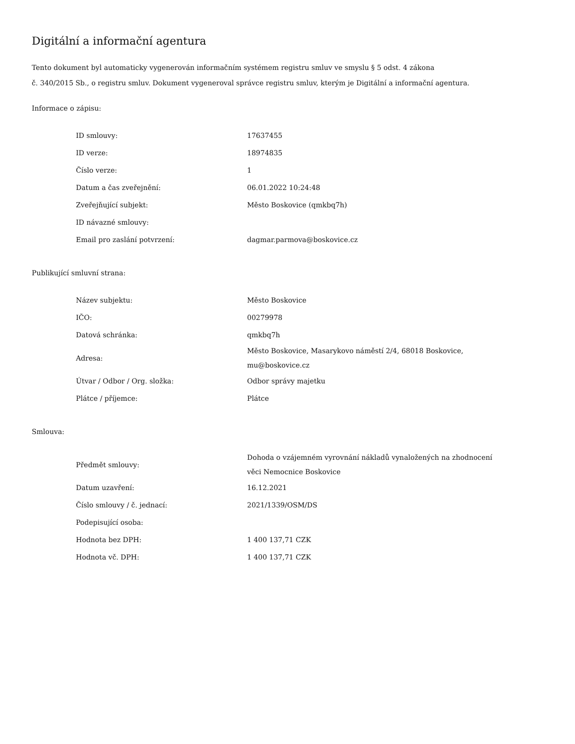Digitální a informační agentura
Tento dokument byl automaticky vygenerován informačním systémem registru smluv ve smyslu § 5 odst. 4 zákona
č. 340/2015 Sb., o registru smluv. Dokument vygeneroval správce registru smluv, kterým je Digitální a informační agentura.
Informace o zápisu:
| ID smlouvy: | 17637455 |
| ID verze: | 18974835 |
| Číslo verze: | 1 |
| Datum a čas zveřejnění: | 06.01.2022 10:24:48 |
| Zveřejňující subjekt: | Město Boskovice (qmkbq7h) |
| ID návazné smlouvy: | |
| Email pro zaslání potvrzení: | dagmar.parmova@boskovice.cz |
Publikující smluvní strana:
| Název subjektu: | Město Boskovice |
| IČO: | 00279978 |
| Datová schránka: | qmkbq7h |
| Adresa: | Město Boskovice, Masarykovo náměstí 2/4, 68018 Boskovice, mu@boskovice.cz |
| Útvar / Odbor / Org. složka: | Odbor správy majetku |
| Plátce / příjemce: | Plátce |
Smlouva:
| Předmět smlouvy: | Dohoda o vzájemném vyrovnání nákladů vynaložených na zhodnocení věci Nemocnice Boskovice |
| Datum uzavření: | 16.12.2021 |
| Číslo smlouvy / č. jednací: | 2021/1339/OSM/DS |
| Podepisující osoba: | |
| Hodnota bez DPH: | 1 400 137,71 CZK |
| Hodnota vč. DPH: | 1 400 137,71 CZK |